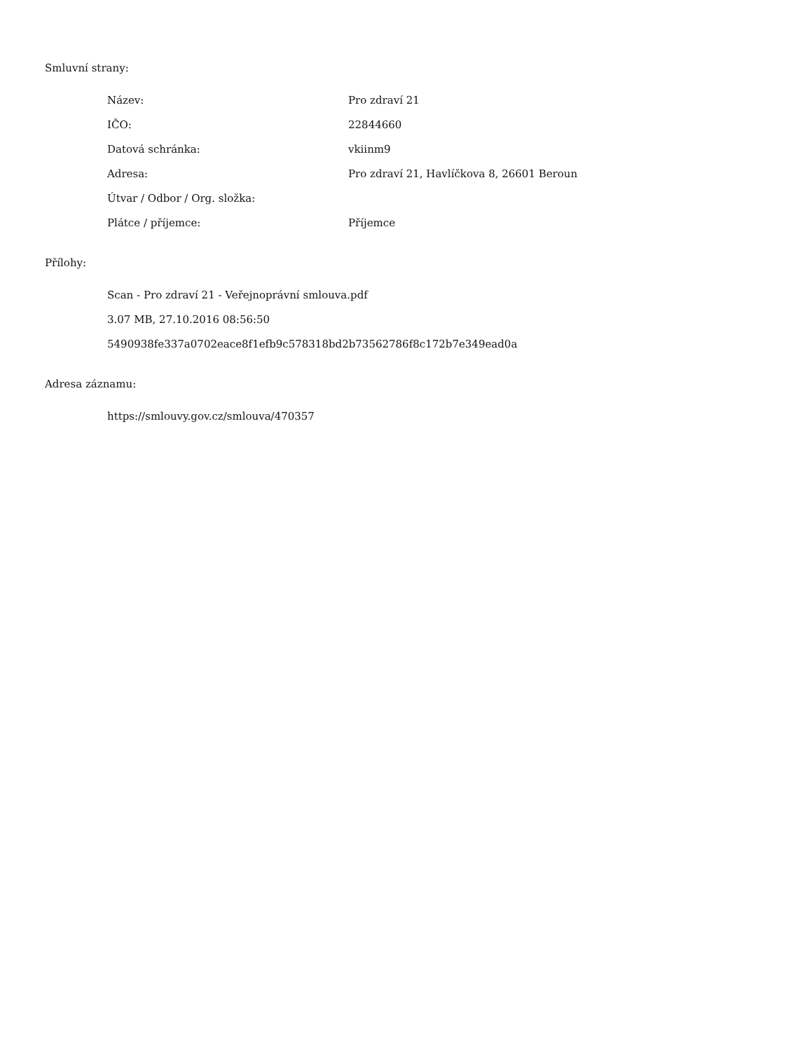Smluvní strany:
| Název: | Pro zdraví 21 |
| IČO: | 22844660 |
| Datová schránka: | vkiinm9 |
| Adresa: | Pro zdraví 21, Havlíčkova 8, 26601 Beroun |
| Útvar / Odbor / Org. složka: | |
| Plátce / příjemce: | Příjemce |
Přílohy:
Scan - Pro zdraví 21 - Veřejnoprávní smlouva.pdf
3.07 MB, 27.10.2016 08:56:50
5490938fe337a0702eace8f1efb9c578318bd2b73562786f8c172b7e349ead0a
Adresa záznamu:
https://smlouvy.gov.cz/smlouva/470357